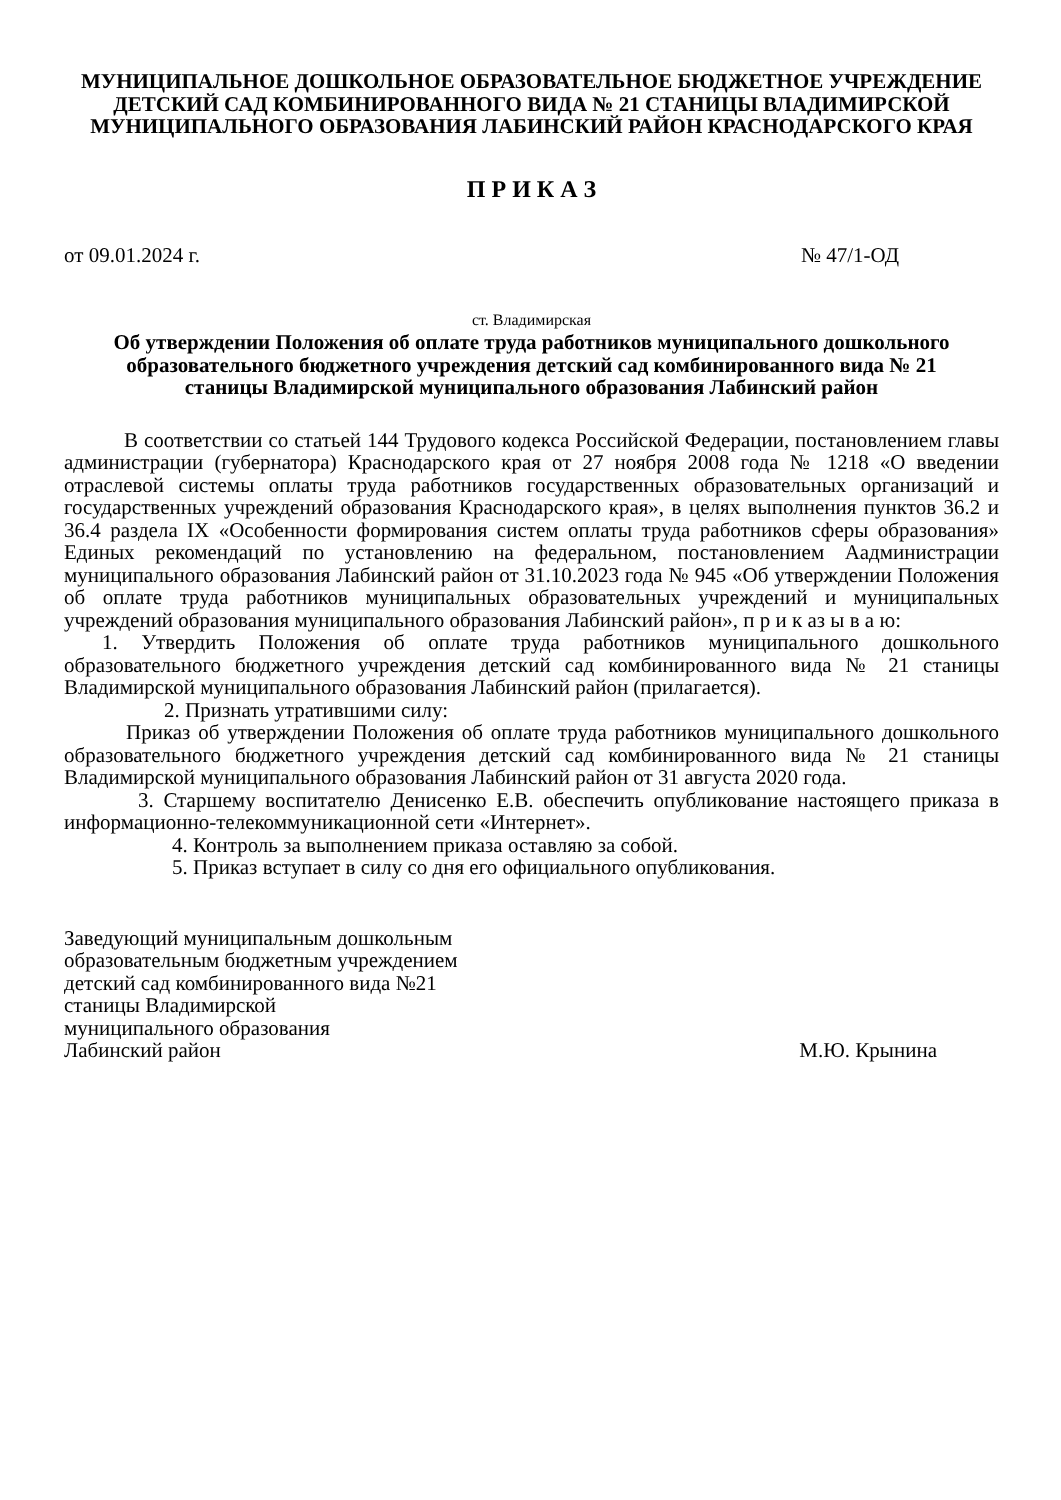МУНИЦИПАЛЬНОЕ ДОШКОЛЬНОЕ ОБРАЗОВАТЕЛЬНОЕ БЮДЖЕТНОЕ УЧРЕЖДЕНИЕ ДЕТСКИЙ САД КОМБИНИРОВАННОГО ВИДА № 21 СТАНИЦЫ ВЛАДИМИРСКОЙ МУНИЦИПАЛЬНОГО ОБРАЗОВАНИЯ ЛАБИНСКИЙ РАЙОН КРАСНОДАРСКОГО КРАЯ
П Р И К А З
от 09.01.2024 г. № 47/1-ОД
ст. Владимирская
Об утверждении Положения об оплате труда работников муниципального дошкольного образовательного бюджетного учреждения детский сад комбинированного вида № 21 станицы Владимирской муниципального образования Лабинский район
В соответствии со статьей 144 Трудового кодекса Российской Федерации, постановлением главы администрации (губернатора) Краснодарского края от 27 ноября 2008 года № 1218 «О введении отраслевой системы оплаты труда работников государственных образовательных организаций и государственных учреждений образования Краснодарского края», в целях выполнения пунктов 36.2 и 36.4 раздела IX «Особенности формирования систем оплаты труда работников сферы образования» Единых рекомендаций по установлению на федеральном, постановлением Аадминистрации муниципального образования Лабинский район от 31.10.2023 года № 945 «Об утверждении Положения об оплате труда работников муниципальных образовательных учреждений и муниципальных учреждений образования муниципального образования Лабинский район», п р и к аз ы в а ю:
1. Утвердить Положения об оплате труда работников муниципального дошкольного образовательного бюджетного учреждения детский сад комбинированного вида № 21 станицы Владимирской муниципального образования Лабинский район (прилагается).
2. Признать утратившими силу:
Приказ об утверждении Положения об оплате труда работников муниципального дошкольного образовательного бюджетного учреждения детский сад комбинированного вида № 21 станицы Владимирской муниципального образования Лабинский район от 31 августа 2020 года.
3. Старшему воспитателю Денисенко Е.В. обеспечить опубликование настоящего приказа в информационно-телекоммуникационной сети «Интернет».
4. Контроль за выполнением приказа оставляю за собой.
5. Приказ вступает в силу со дня его официального опубликования.
Заведующий муниципальным дошкольным
образовательным бюджетным учреждением
детский сад комбинированного вида №21
станицы Владимирской
муниципального образования
Лабинский район М.Ю. Крынина